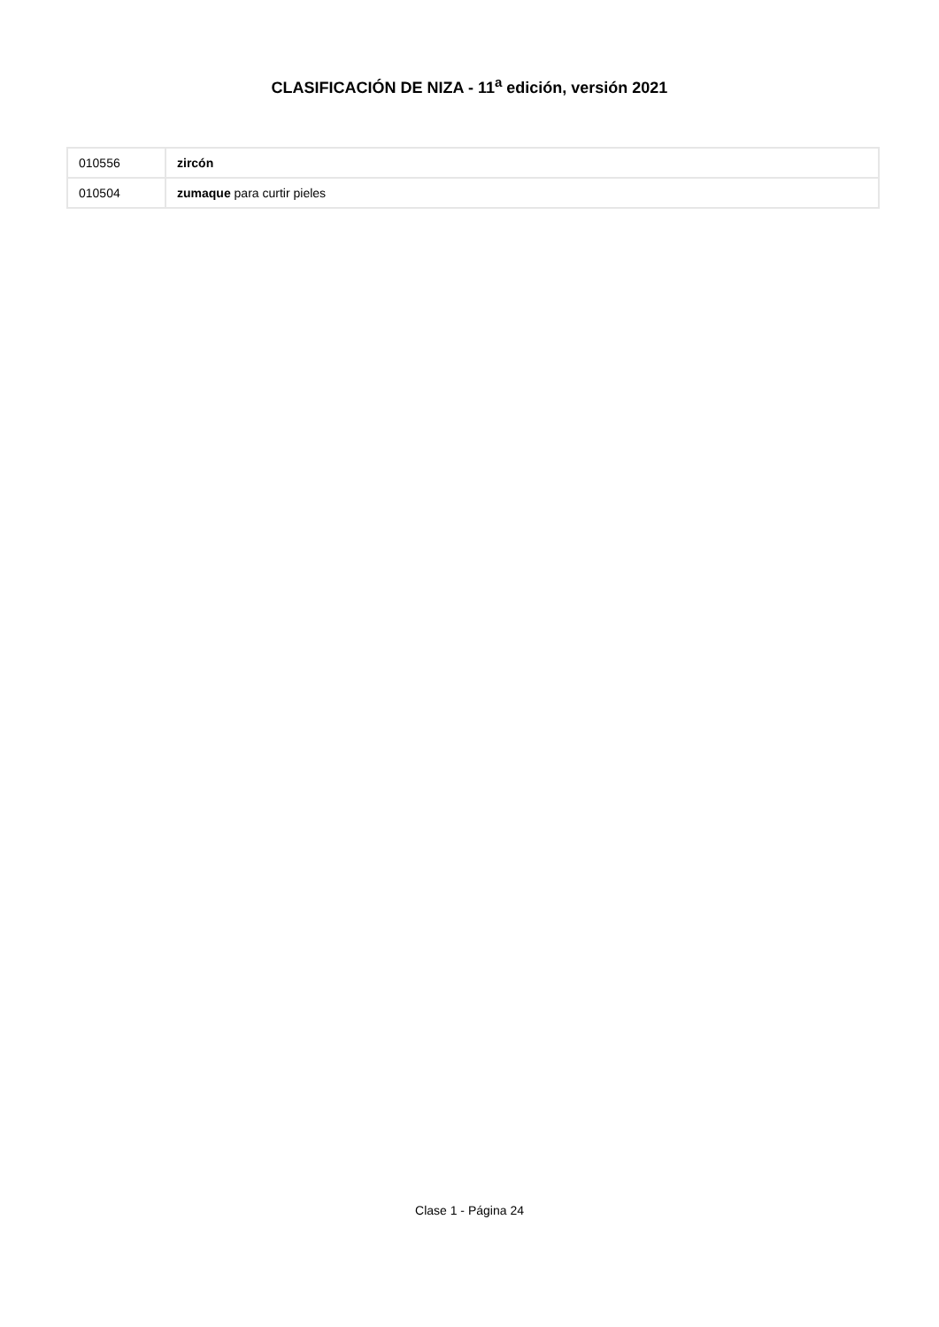CLASIFICACIÓN DE NIZA - 11<sup>a</sup> edición, versión 2021
| 010556 | zircón |
| 010504 | zumaque para curtir pieles |
Clase 1 - Página 24